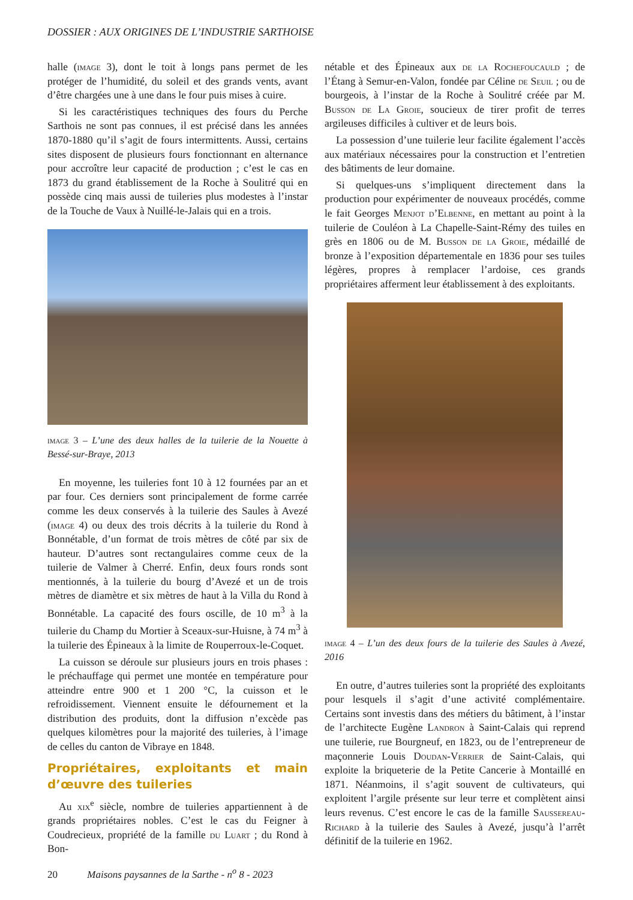DOSSIER : AUX ORIGINES DE L’INDUSTRIE SARTHOISE
halle (image 3), dont le toit à longs pans permet de les protéger de l’humidité, du soleil et des grands vents, avant d’être chargées une à une dans le four puis mises à cuire.
Si les caractéristiques techniques des fours du Perche Sarthois ne sont pas connues, il est précisé dans les années 1870-1880 qu’il s’agit de fours intermittents. Aussi, certains sites disposent de plusieurs fours fonctionnant en alternance pour accroître leur capacité de production ; c’est le cas en 1873 du grand établissement de la Roche à Soulitré qui en possède cinq mais aussi de tuileries plus modestes à l’instar de la Touche de Vaux à Nuillé-le-Jalais qui en a trois.
image 3 – L’une des deux halles de la tuilerie de la Nouette à Bessé-sur-Braye, 2013
En moyenne, les tuileries font 10 à 12 fournées par an et par four. Ces derniers sont principalement de forme carrée comme les deux conservés à la tuilerie des Saules à Avezé (image 4) ou deux des trois décrits à la tuilerie du Rond à Bonnétable, d’un format de trois mètres de côté par six de hauteur. D’autres sont rectangulaires comme ceux de la tuilerie de Valmer à Cherré. Enfin, deux fours ronds sont mentionnés, à la tuilerie du bourg d’Avezé et un de trois mètres de diamètre et six mètres de haut à la Villa du Rond à Bonnétable. La capacité des fours oscille, de 10 m<sup>3</sup> à la tuilerie du Champ du Mortier à Sceaux-sur-Huisne, à 74 m<sup>3</sup> à la tuilerie des Épineaux à la limite de Rouperroux-le-Coquet.
La cuisson se déroule sur plusieurs jours en trois phases : le préchauffage qui permet une montée en température pour atteindre entre 900 et 1 200 °C, la cuisson et le refroidissement. Viennent ensuite le défournement et la distribution des produits, dont la diffusion n’excède pas quelques kilomètres pour la majorité des tuileries, à l’image de celles du canton de Vibraye en 1848.
Propriétaires, exploitants et main d’œuvre des tuileries
Au xix<sup>e</sup> siècle, nombre de tuileries appartiennent à de grands propriétaires nobles. C’est le cas du Feigner à Coudrecieux, propriété de la famille du Luart ; du Rond à Bon-
nétable et des Épineaux aux de la Rochefoucauld ; de l’Étang à Semur-en-Valon, fondée par Céline de Seuil ; ou de bourgeois, à l’instar de la Roche à Soulitré créée par M. Busson de La Groie, soucieux de tirer profit de terres argileuses difficiles à cultiver et de leurs bois.
La possession d’une tuilerie leur facilite également l’accès aux matériaux nécessaires pour la construction et l’entretien des bâtiments de leur domaine.
Si quelques-uns s’impliquent directement dans la production pour expérimenter de nouveaux procédés, comme le fait Georges Menjot d’Elbenne, en mettant au point à la tuilerie de Couléon à La Chapelle-Saint-Rémy des tuiles en grès en 1806 ou de M. Busson de la Groie, médaillé de bronze à l’exposition départementale en 1836 pour ses tuiles légères, propres à remplacer l’ardoise, ces grands propriétaires afferment leur établissement à des exploitants.
image 4 – L’un des deux fours de la tuilerie des Saules à Avezé, 2016
En outre, d’autres tuileries sont la propriété des exploitants pour lesquels il s’agit d’une activité complémentaire. Certains sont investis dans des métiers du bâtiment, à l’instar de l’architecte Eugène Landron à Saint-Calais qui reprend une tuilerie, rue Bourgneuf, en 1823, ou de l’entrepreneur de maçonnerie Louis Doudan-Verrier de Saint-Calais, qui exploite la briqueterie de la Petite Cancerie à Montaillé en 1871. Néanmoins, il s’agit souvent de cultivateurs, qui exploitent l’argile présente sur leur terre et complètent ainsi leurs revenus. C’est encore le cas de la famille Saussereau-Richard à la tuilerie des Saules à Avezé, jusqu’à l’arrêt définitif de la tuilerie en 1962.
20 Maisons paysannes de la Sarthe - n<sup>o</sup> 8 - 2023